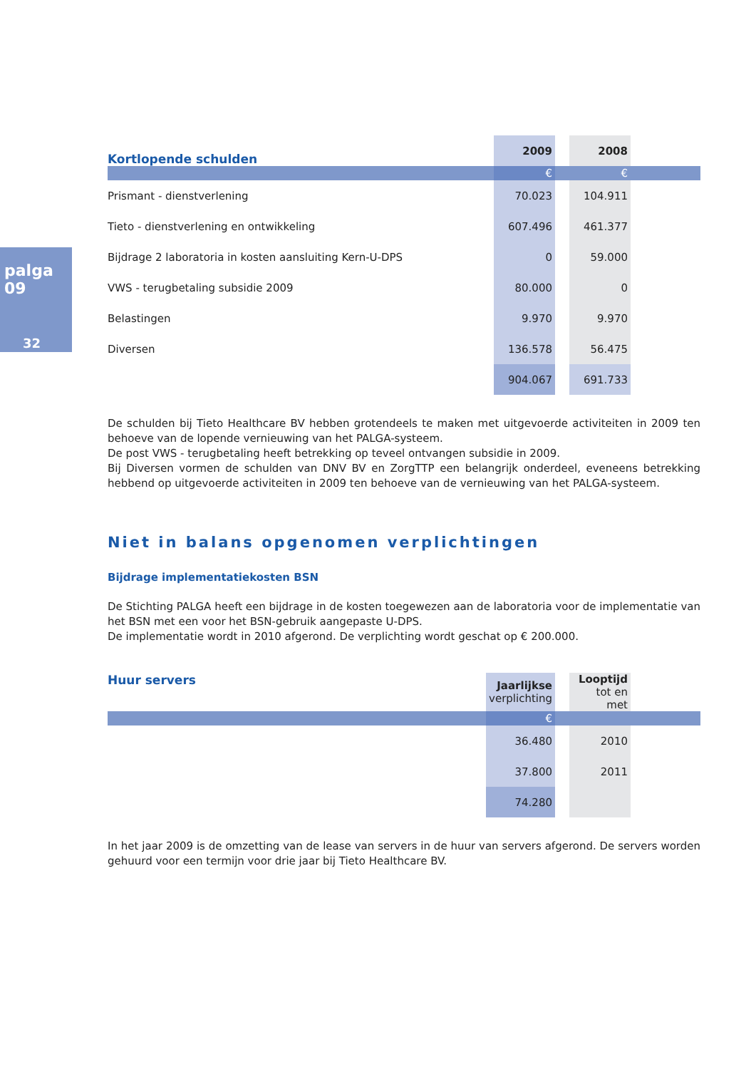palga 09
32
| Kortlopende schulden | 2009 | | 2008 | |
| | € | | € | |
| Prismant - dienstverlening | 70.023 | | 104.911 | |
| Tieto - dienstverlening en ontwikkeling | 607.496 | | 461.377 | |
| Bijdrage 2 laboratoria in kosten aansluiting Kern-U-DPS | 0 | | 59.000 | |
| VWS - terugbetaling subsidie 2009 | 80.000 | | 0 | |
| Belastingen | 9.970 | | 9.970 | |
| Diversen | 136.578 | | 56.475 | |
| | 904.067 | | 691.733 | |
De schulden bij Tieto Healthcare BV hebben grotendeels te maken met uitgevoerde activiteiten in 2009 ten behoeve van de lopende vernieuwing van het PALGA-systeem.
De post VWS - terugbetaling heeft betrekking op teveel ontvangen subsidie in 2009.
Bij Diversen vormen de schulden van DNV BV en ZorgTTP een belangrijk onderdeel, eveneens betrekking hebbend op uitgevoerde activiteiten in 2009 ten behoeve van de vernieuwing van het PALGA-systeem.
Niet in balans opgenomen verplichtingen
Bijdrage implementatiekosten BSN
De Stichting PALGA heeft een bijdrage in de kosten toegewezen aan de laboratoria voor de implementatie van het BSN met een voor het BSN-gebruik aangepaste U-DPS.
De implementatie wordt in 2010 afgerond. De verplichting wordt geschat op € 200.000.
| Huur servers | Jaarlijkse verplichting | | Looptijd tot en met | |
| | € | | | |
| | 36.480 | | 2010 | |
| | 37.800 | | 2011 | |
| | 74.280 | | | |
In het jaar 2009 is de omzetting van de lease van servers in de huur van servers afgerond. De servers worden gehuurd voor een termijn voor drie jaar bij Tieto Healthcare BV.